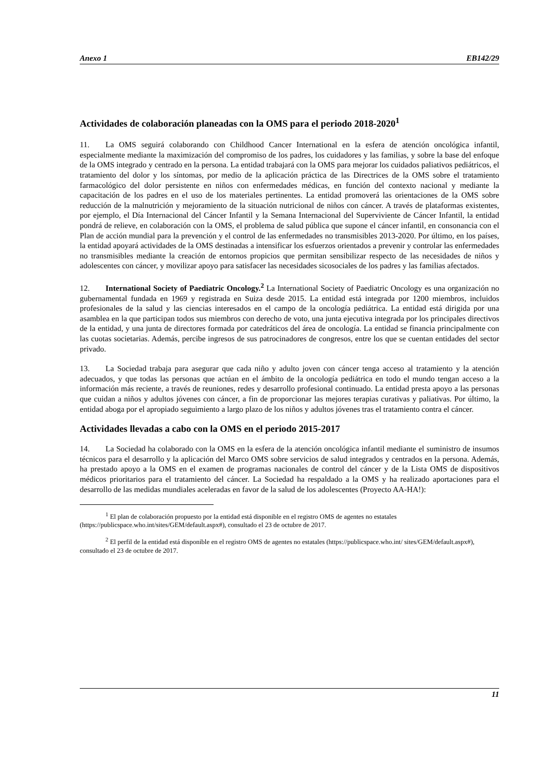Anexo 1 EB142/29
Actividades de colaboración planeadas con la OMS para el periodo 2018-2020<sup>1</sup>
11. La OMS seguirá colaborando con Childhood Cancer International en la esfera de atención oncológica infantil, especialmente mediante la maximización del compromiso de los padres, los cuidadores y las familias, y sobre la base del enfoque de la OMS integrado y centrado en la persona. La entidad trabajará con la OMS para mejorar los cuidados paliativos pediátricos, el tratamiento del dolor y los síntomas, por medio de la aplicación práctica de las Directrices de la OMS sobre el tratamiento farmacológico del dolor persistente en niños con enfermedades médicas, en función del contexto nacional y mediante la capacitación de los padres en el uso de los materiales pertinentes. La entidad promoverá las orientaciones de la OMS sobre reducción de la malnutrición y mejoramiento de la situación nutricional de niños con cáncer. A través de plataformas existentes, por ejemplo, el Día Internacional del Cáncer Infantil y la Semana Internacional del Superviviente de Cáncer Infantil, la entidad pondrá de relieve, en colaboración con la OMS, el problema de salud pública que supone el cáncer infantil, en consonancia con el Plan de acción mundial para la prevención y el control de las enfermedades no transmisibles 2013-2020. Por último, en los países, la entidad apoyará actividades de la OMS destinadas a intensificar los esfuerzos orientados a prevenir y controlar las enfermedades no transmisibles mediante la creación de entornos propicios que permitan sensibilizar respecto de las necesidades de niños y adolescentes con cáncer, y movilizar apoyo para satisfacer las necesidades sicosociales de los padres y las familias afectados.
12. International Society of Paediatric Oncology.<sup>2</sup> La International Society of Paediatric Oncology es una organización no gubernamental fundada en 1969 y registrada en Suiza desde 2015. La entidad está integrada por 1200 miembros, incluidos profesionales de la salud y las ciencias interesados en el campo de la oncología pediátrica. La entidad está dirigida por una asamblea en la que participan todos sus miembros con derecho de voto, una junta ejecutiva integrada por los principales directivos de la entidad, y una junta de directores formada por catedráticos del área de oncología. La entidad se financia principalmente con las cuotas societarias. Además, percibe ingresos de sus patrocinadores de congresos, entre los que se cuentan entidades del sector privado.
13. La Sociedad trabaja para asegurar que cada niño y adulto joven con cáncer tenga acceso al tratamiento y la atención adecuados, y que todas las personas que actúan en el ámbito de la oncología pediátrica en todo el mundo tengan acceso a la información más reciente, a través de reuniones, redes y desarrollo profesional continuado. La entidad presta apoyo a las personas que cuidan a niños y adultos jóvenes con cáncer, a fin de proporcionar las mejores terapias curativas y paliativas. Por último, la entidad aboga por el apropiado seguimiento a largo plazo de los niños y adultos jóvenes tras el tratamiento contra el cáncer.
Actividades llevadas a cabo con la OMS en el periodo 2015-2017
14. La Sociedad ha colaborado con la OMS en la esfera de la atención oncológica infantil mediante el suministro de insumos técnicos para el desarrollo y la aplicación del Marco OMS sobre servicios de salud integrados y centrados en la persona. Además, ha prestado apoyo a la OMS en el examen de programas nacionales de control del cáncer y de la Lista OMS de dispositivos médicos prioritarios para el tratamiento del cáncer. La Sociedad ha respaldado a la OMS y ha realizado aportaciones para el desarrollo de las medidas mundiales aceleradas en favor de la salud de los adolescentes (Proyecto AA-HA!):
<sup>1</sup> El plan de colaboración propuesto por la entidad está disponible en el registro OMS de agentes no estatales (https://publicspace.who.int/sites/GEM/default.aspx#), consultado el 23 de octubre de 2017.
<sup>2</sup> El perfil de la entidad está disponible en el registro OMS de agentes no estatales (https://publicspace.who.int/ sites/GEM/default.aspx#), consultado el 23 de octubre de 2017.
11